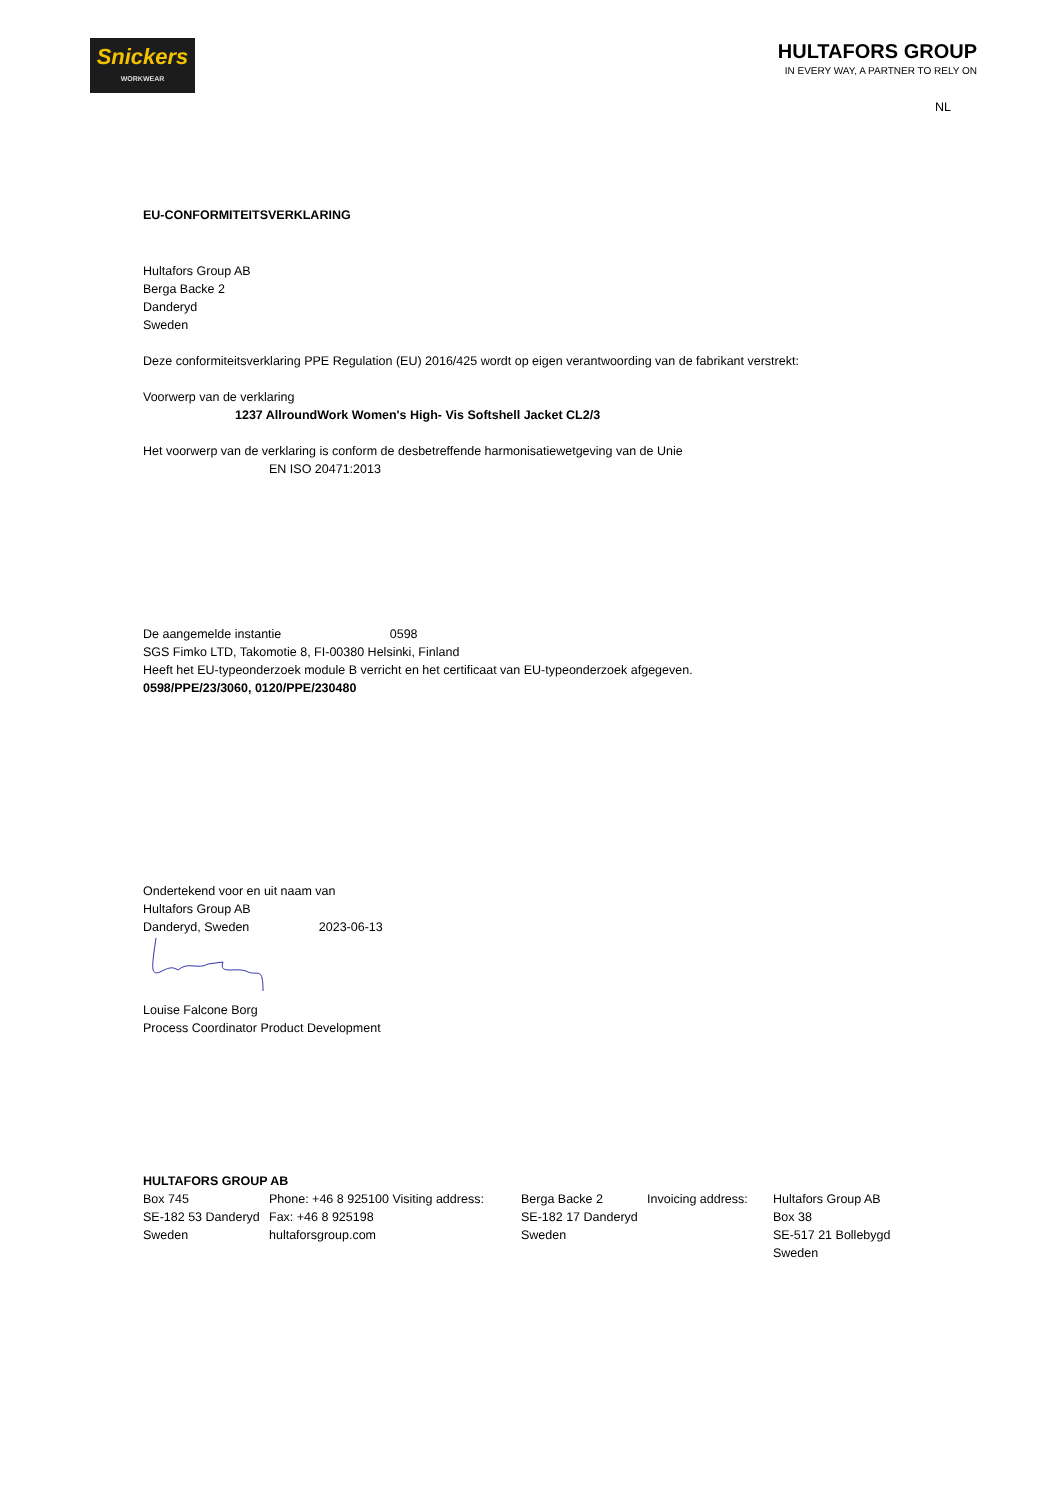Snickers
WORKWEAR
HULTAFORS GROUP
IN EVERY WAY, A PARTNER TO RELY ON
NL
EU-CONFORMITEITSVERKLARING
Hultafors Group AB
Berga Backe 2
Danderyd
Sweden
Deze conformiteitsverklaring PPE Regulation (EU) 2016/425 wordt op eigen verantwoording van de fabrikant verstrekt:
Voorwerp van de verklaring
1237 AllroundWork Women's High- Vis Softshell Jacket CL2/3
Het voorwerp van de verklaring is conform de desbetreffende harmonisatiewetgeving van de Unie
EN ISO 20471:2013
De aangemelde instantie 0598
SGS Fimko LTD, Takomotie 8, FI-00380 Helsinki, Finland
Heeft het EU-typeonderzoek module B verricht en het certificaat van EU-typeonderzoek afgegeven.
0598/PPE/23/3060, 0120/PPE/230480
Ondertekend voor en uit naam van
Hultafors Group AB
Danderyd, Sweden 2023-06-13
Louise Falcone Borg
Process Coordinator Product Development
HULTAFORS GROUP AB
Box 745
SE-182 53 Danderyd
Sweden
Phone: +46 8 925100 Visiting address:
Fax: +46 8 925198
hultaforsgroup.com
Berga Backe 2
SE-182 17 Danderyd
Sweden
Invoicing address:
Hultafors Group AB
Box 38
SE-517 21 Bollebygd
Sweden